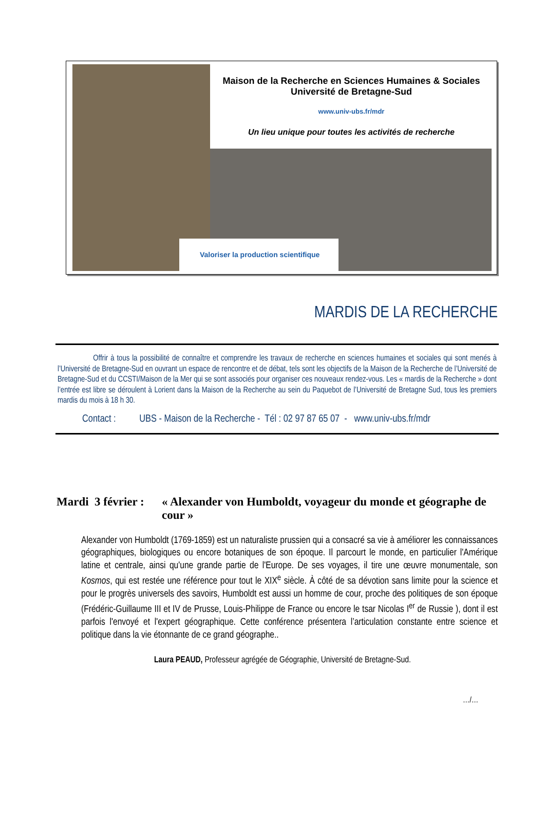Maison de la Recherche en Sciences Humaines & Sociales
Université de Bretagne-Sud
www.univ-ubs.fr/mdr
Un lieu unique pour toutes les activités de recherche
Valoriser la production scientifique
MARDIS DE LA RECHERCHE
Offrir à tous la possibilité de connaître et comprendre les travaux de recherche en sciences humaines et sociales qui sont menés à l’Université de Bretagne-Sud en ouvrant un espace de rencontre et de débat, tels sont les objectifs de la Maison de la Recherche de l’Université de Bretagne-Sud et du CCSTI/Maison de la Mer qui se sont associés pour organiser ces nouveaux rendez-vous. Les « mardis de la Recherche » dont l’entrée est libre se déroulent à Lorient dans la Maison de la Recherche au sein du Paquebot de l’Université de Bretagne Sud, tous les premiers mardis du mois à 18 h 30.
Contact : UBS - Maison de la Recherche - Tél : 02 97 87 65 07 - www.univ-ubs.fr/mdr
Mardi 3 février : « Alexander von Humboldt, voyageur du monde et géographe de cour »
Alexander von Humboldt (1769-1859) est un naturaliste prussien qui a consacré sa vie à améliorer les connaissances géographiques, biologiques ou encore botaniques de son époque. Il parcourt le monde, en particulier l'Amérique latine et centrale, ainsi qu'une grande partie de l'Europe. De ses voyages, il tire une œuvre monumentale, son Kosmos, qui est restée une référence pour tout le XIX<sup>e</sup> siècle. À côté de sa dévotion sans limite pour la science et pour le progrès universels des savoirs, Humboldt est aussi un homme de cour, proche des politiques de son époque (Frédéric-Guillaume III et IV de Prusse, Louis-Philippe de France ou encore le tsar Nicolas I<sup>er</sup> de Russie ), dont il est parfois l'envoyé et l'expert géographique. Cette conférence présentera l’articulation constante entre science et politique dans la vie étonnante de ce grand géographe..
Laura PEAUD, Professeur agrégée de Géographie, Université de Bretagne-Sud.
…/…